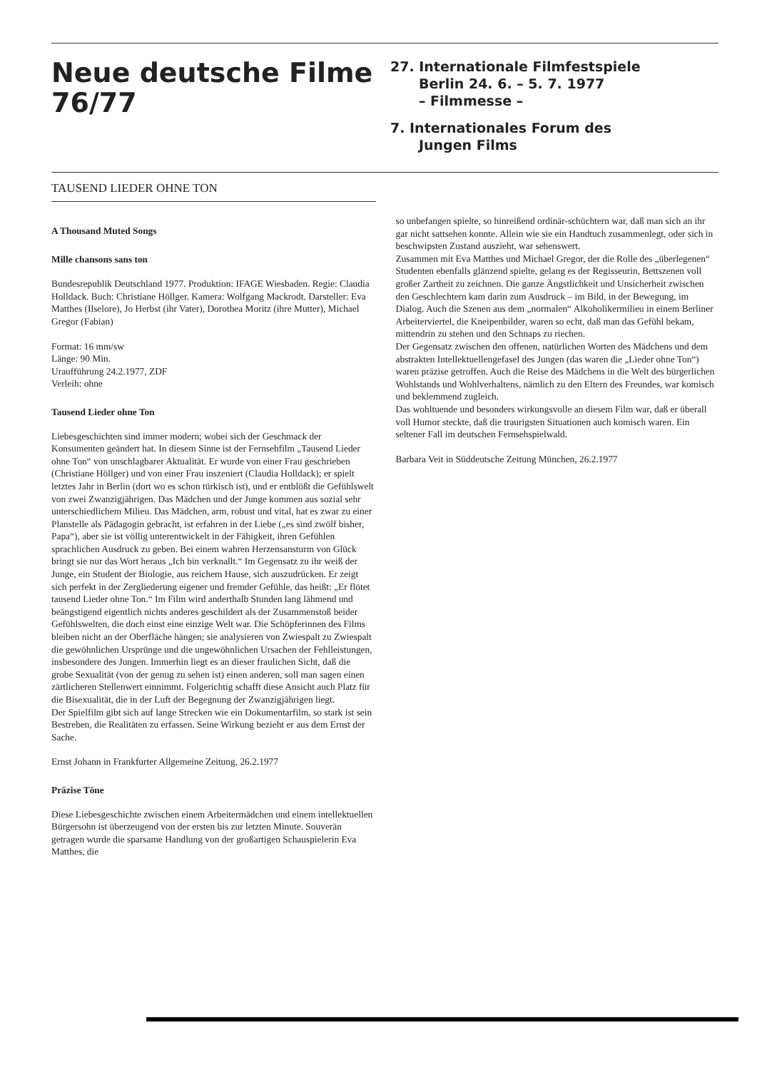Neue deutsche Filme
76/77
27. Internationale Filmfestspiele
Berlin 24. 6. – 5. 7. 1977
– Filmmesse –
7. Internationales Forum des
Jungen Films
TAUSEND LIEDER OHNE TON
A Thousand Muted Songs
Mille chansons sans ton
Bundesrepublik Deutschland 1977. Produktion: IFAGE Wiesbaden. Regie: Claudia Holldack. Buch: Christiane Höllger. Kamera: Wolfgang Mackrodt. Darsteller: Eva Matthes (Ilselore), Jo Herbst (ihr Vater), Dorothea Moritz (ihre Mutter), Michael Gregor (Fabian)
Format: 16 mm/sw
Länge: 90 Min.
Uraufführung 24.2.1977, ZDF
Verleih: ohne
Tausend Lieder ohne Ton
Liebesgeschichten sind immer modern; wobei sich der Geschmack der Konsumenten geändert hat. In diesem Sinne ist der Fernsehfilm „Tausend Lieder ohne Ton“ von unschlagbarer Aktualität. Er wurde von einer Frau geschrieben (Christiane Höllger) und von einer Frau inszeniert (Claudia Holldack); er spielt letztes Jahr in Berlin (dort wo es schon türkisch ist), und er entblößt die Gefühlswelt von zwei Zwanzigjährigen. Das Mädchen und der Junge kommen aus sozial sehr unterschiedlichem Milieu. Das Mädchen, arm, robust und vital, hat es zwar zu einer Planstelle als Pädagogin gebracht, ist erfahren in der Liebe („es sind zwölf bisher, Papa“), aber sie ist völlig unterentwickelt in der Fähigkeit, ihren Gefühlen sprachlichen Ausdruck zu geben. Bei einem wahren Herzensansturm von Glück bringt sie nur das Wort heraus „Ich bin verknallt.“ Im Gegensatz zu ihr weiß der Junge, ein Student der Biologie, aus reichem Hause, sich auszudrücken. Er zeigt sich perfekt in der Zergliederung eigener und fremder Gefühle, das heißt: „Er flötet tausend Lieder ohne Ton.“ Im Film wird anderthalb Stunden lang lähmend und beängstigend eigentlich nichts anderes geschildert als der Zusammenstoß beider Gefühlswelten, die doch einst eine einzige Welt war. Die Schöpferinnen des Films bleiben nicht an der Oberfläche hängen; sie analysieren von Zwiespalt zu Zwiespalt die gewöhnlichen Ursprünge und die ungewöhnlichen Ursachen der Fehlleistungen, insbesondere des Jungen. Immerhin liegt es an dieser fraulichen Sicht, daß die grobe Sexualität (von der genug zu sehen ist) einen anderen, soll man sagen einen zärtlicheren Stellenwert einnimmt. Folgerichtig schafft diese Ansicht auch Platz für die Bisexualität, die in der Luft der Begegnung der Zwanzigjährigen liegt.
Der Spielfilm gibt sich auf lange Strecken wie ein Dokumentarfilm, so stark ist sein Bestreben, die Realitäten zu erfassen. Seine Wirkung bezieht er aus dem Ernst der Sache.
Ernst Johann in Frankfurter Allgemeine Zeitung, 26.2.1977
Präzise Töne
Diese Liebesgeschichte zwischen einem Arbeitermädchen und einem intellektuellen Bürgersohn ist überzeugend von der ersten bis zur letzten Minute. Souverän getragen wurde die sparsame Handlung von der großartigen Schauspielerin Eva Matthes, die
so unbefangen spielte, so hinreißend ordinär-schüchtern war, daß man sich an ihr gar nicht sattsehen konnte. Allein wie sie ein Handtuch zusammenlegt, oder sich in beschwipsten Zustand auszieht, war sehenswert.
Zusammen mit Eva Matthes und Michael Gregor, der die Rolle des „überlegenen“ Studenten ebenfalls glänzend spielte, gelang es der Regisseurin, Bettszenen voll großer Zartheit zu zeichnen. Die ganze Ängstlichkeit und Unsicherheit zwischen den Geschlechtern kam darin zum Ausdruck – im Bild, in der Bewegung, im Dialog. Auch die Szenen aus dem „normalen“ Alkoholikermilieu in einem Berliner Arbeiterviertel, die Kneipenbilder, waren so echt, daß man das Gefühl bekam, mittendrin zu stehen und den Schnaps zu riechen.
Der Gegensatz zwischen den offenen, natürlichen Worten des Mädchens und dem abstrakten Intellektuellengefasel des Jungen (das waren die „Lieder ohne Ton“) waren präzise getroffen. Auch die Reise des Mädchens in die Welt des bürgerlichen Wohlstands und Wohlverhaltens, nämlich zu den Eltern des Freundes, war komisch und beklemmend zugleich.
Das wohltuende und besonders wirkungsvolle an diesem Film war, daß er überall voll Humor steckte, daß die traurigsten Situationen auch komisch waren. Ein seltener Fall im deutschen Fernsehspielwald.
Barbara Veit in Süddeutsche Zeitung München, 26.2.1977